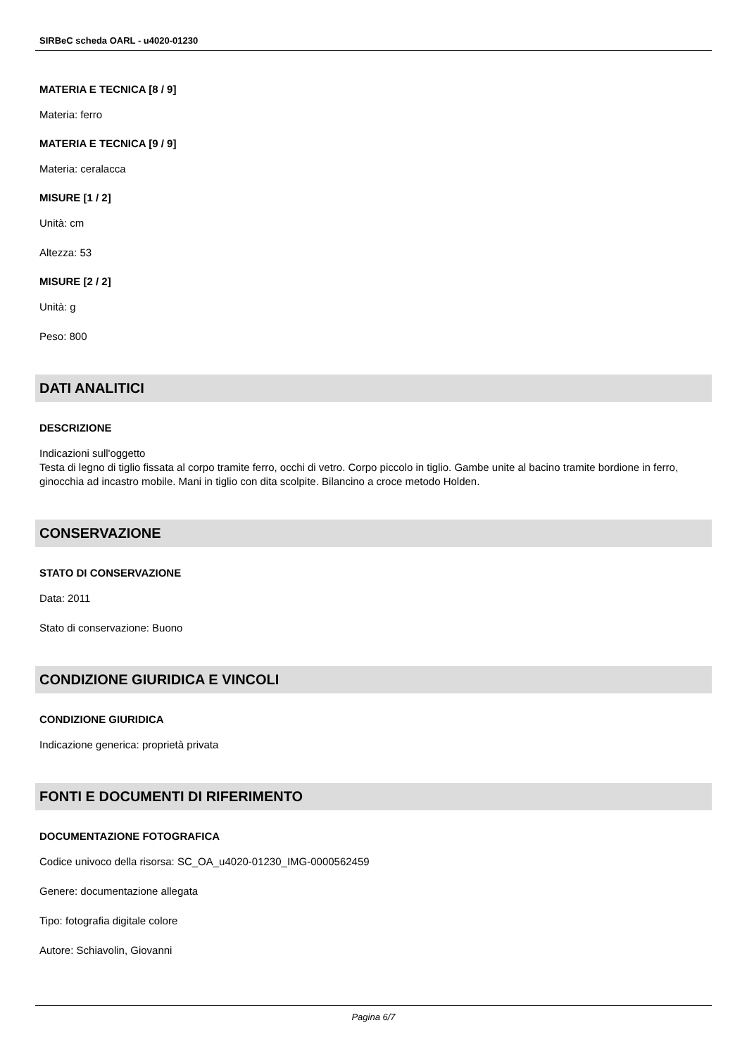SIRBeC scheda OARL - u4020-01230
MATERIA E TECNICA [8 / 9]
Materia: ferro
MATERIA E TECNICA [9 / 9]
Materia: ceralacca
MISURE [1 / 2]
Unità: cm
Altezza: 53
MISURE [2 / 2]
Unità: g
Peso: 800
DATI ANALITICI
DESCRIZIONE
Indicazioni sull'oggetto
Testa di legno di tiglio fissata al corpo tramite ferro, occhi di vetro. Corpo piccolo in tiglio. Gambe unite al bacino tramite bordione in ferro, ginocchia ad incastro mobile. Mani in tiglio con dita scolpite. Bilancino a croce metodo Holden.
CONSERVAZIONE
STATO DI CONSERVAZIONE
Data: 2011
Stato di conservazione: Buono
CONDIZIONE GIURIDICA E VINCOLI
CONDIZIONE GIURIDICA
Indicazione generica: proprietà privata
FONTI E DOCUMENTI DI RIFERIMENTO
DOCUMENTAZIONE FOTOGRAFICA
Codice univoco della risorsa: SC_OA_u4020-01230_IMG-0000562459
Genere: documentazione allegata
Tipo: fotografia digitale colore
Autore: Schiavolin, Giovanni
Pagina 6/7